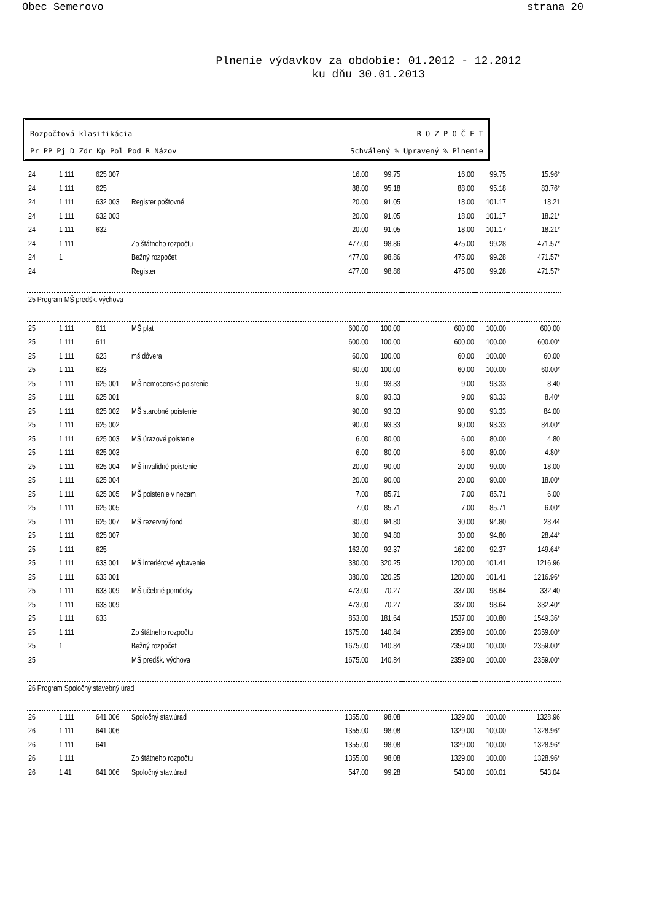Obec Semerovo strana 20
Plnenie výdavkov za obdobie: 01.2012 - 12.2012
ku dňu 30.01.2013
Rozpočtová klasifikácia
Pr PP Pj D Zdr Kp Pol Pod R Názov
R O Z P O Č E T
Schválený % Upravený % Plnenie
| 24 | 1 111 | 625 007 | | 16.00 | 99.75 | 16.00 | 99.75 | 15.96* |
| 24 | 1 111 | 625 | | 88.00 | 95.18 | 88.00 | 95.18 | 83.76* |
| 24 | 1 111 | 632 003 | Register poštovné | 20.00 | 91.05 | 18.00 | 101.17 | 18.21 |
| 24 | 1 111 | 632 003 | | 20.00 | 91.05 | 18.00 | 101.17 | 18.21* |
| 24 | 1 111 | 632 | | 20.00 | 91.05 | 18.00 | 101.17 | 18.21* |
| 24 | 1 111 | | Zo štátneho rozpočtu | 477.00 | 98.86 | 475.00 | 99.28 | 471.57* |
| 24 | 1 | | Bežný rozpočet | 477.00 | 98.86 | 475.00 | 99.28 | 471.57* |
| 24 | | | Register | 477.00 | 98.86 | 475.00 | 99.28 | 471.57* |
| 25 Program MŠ predšk. výchova | | | | | | | | |
| 25 | 1 111 | 611 | MŠ plat | 600.00 | 100.00 | 600.00 | 100.00 | 600.00 |
| 25 | 1 111 | 611 | | 600.00 | 100.00 | 600.00 | 100.00 | 600.00* |
| 25 | 1 111 | 623 | mš dôvera | 60.00 | 100.00 | 60.00 | 100.00 | 60.00 |
| 25 | 1 111 | 623 | | 60.00 | 100.00 | 60.00 | 100.00 | 60.00* |
| 25 | 1 111 | 625 001 | MŠ nemocenské poistenie | 9.00 | 93.33 | 9.00 | 93.33 | 8.40 |
| 25 | 1 111 | 625 001 | | 9.00 | 93.33 | 9.00 | 93.33 | 8.40* |
| 25 | 1 111 | 625 002 | MŠ starobné poistenie | 90.00 | 93.33 | 90.00 | 93.33 | 84.00 |
| 25 | 1 111 | 625 002 | | 90.00 | 93.33 | 90.00 | 93.33 | 84.00* |
| 25 | 1 111 | 625 003 | MŠ úrazové poistenie | 6.00 | 80.00 | 6.00 | 80.00 | 4.80 |
| 25 | 1 111 | 625 003 | | 6.00 | 80.00 | 6.00 | 80.00 | 4.80* |
| 25 | 1 111 | 625 004 | MŠ invalidné poistenie | 20.00 | 90.00 | 20.00 | 90.00 | 18.00 |
| 25 | 1 111 | 625 004 | | 20.00 | 90.00 | 20.00 | 90.00 | 18.00* |
| 25 | 1 111 | 625 005 | MŠ poistenie v nezam. | 7.00 | 85.71 | 7.00 | 85.71 | 6.00 |
| 25 | 1 111 | 625 005 | | 7.00 | 85.71 | 7.00 | 85.71 | 6.00* |
| 25 | 1 111 | 625 007 | MŠ rezervný fond | 30.00 | 94.80 | 30.00 | 94.80 | 28.44 |
| 25 | 1 111 | 625 007 | | 30.00 | 94.80 | 30.00 | 94.80 | 28.44* |
| 25 | 1 111 | 625 | | 162.00 | 92.37 | 162.00 | 92.37 | 149.64* |
| 25 | 1 111 | 633 001 | MŠ interiérové vybavenie | 380.00 | 320.25 | 1200.00 | 101.41 | 1216.96 |
| 25 | 1 111 | 633 001 | | 380.00 | 320.25 | 1200.00 | 101.41 | 1216.96* |
| 25 | 1 111 | 633 009 | MŠ učebné pomôcky | 473.00 | 70.27 | 337.00 | 98.64 | 332.40 |
| 25 | 1 111 | 633 009 | | 473.00 | 70.27 | 337.00 | 98.64 | 332.40* |
| 25 | 1 111 | 633 | | 853.00 | 181.64 | 1537.00 | 100.80 | 1549.36* |
| 25 | 1 111 | | Zo štátneho rozpočtu | 1675.00 | 140.84 | 2359.00 | 100.00 | 2359.00* |
| 25 | 1 | | Bežný rozpočet | 1675.00 | 140.84 | 2359.00 | 100.00 | 2359.00* |
| 25 | | | MŠ predšk. výchova | 1675.00 | 140.84 | 2359.00 | 100.00 | 2359.00* |
| 26 Program Spoločný stavebný úrad | | | | | | | | |
| 26 | 1 111 | 641 006 | Spoločný stav.úrad | 1355.00 | 98.08 | 1329.00 | 100.00 | 1328.96 |
| 26 | 1 111 | 641 006 | | 1355.00 | 98.08 | 1329.00 | 100.00 | 1328.96* |
| 26 | 1 111 | 641 | | 1355.00 | 98.08 | 1329.00 | 100.00 | 1328.96* |
| 26 | 1 111 | | Zo štátneho rozpočtu | 1355.00 | 98.08 | 1329.00 | 100.00 | 1328.96* |
| 26 | 1 41 | 641 006 | Spoločný stav.úrad | 547.00 | 99.28 | 543.00 | 100.01 | 543.04 |